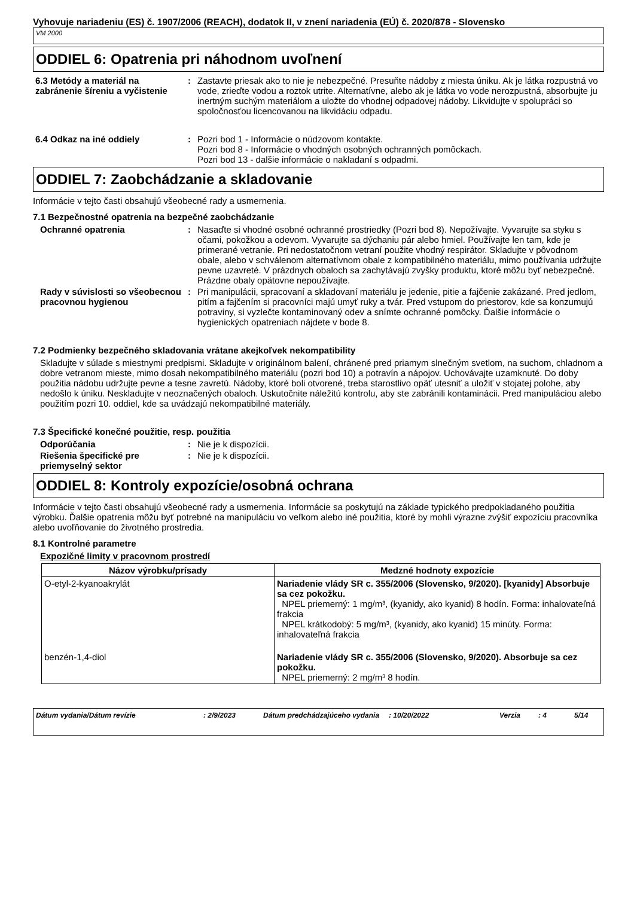Vyhovuje nariadeniu (ES) č. 1907/2006 (REACH), dodatok II, v znení nariadenia (EÚ) č. 2020/878 - Slovensko
VM 2000
ODDIEL 6: Opatrenia pri náhodnom uvoľnení
6.3 Metódy a materiál na zabránenie šíreniu a vyčistenie
: Zastavte priesak ako to nie je nebezpečné. Presuňte nádoby z miesta úniku. Ak je látka rozpustná vo vode, zrieďte vodou a roztok utrite. Alternatívne, alebo ak je látka vo vode nerozpustná, absorbujte ju inertným suchým materiálom a uložte do vhodnej odpadovej nádoby. Likvidujte v spolupráci so spoločnosťou licencovanou na likvidáciu odpadu.
6.4 Odkaz na iné oddiely : Pozri bod 1 - Informácie o núdzovom kontakte.
Pozri bod 8 - Informácie o vhodných osobných ochranných pomôckach.
Pozri bod 13 - dalšie informácie o nakladaní s odpadmi.
ODDIEL 7: Zaobchádzanie a skladovanie
Informácie v tejto časti obsahujú všeobecné rady a usmernenia.
7.1 Bezpečnostné opatrenia na bezpečné zaobchádzanie
Ochranné opatrenia : Nasaďte si vhodné osobné ochranné prostriedky (Pozri bod 8). Nepožívajte. Vyvarujte sa styku s očami, pokožkou a odevom. Vyvarujte sa dýchaniu pár alebo hmiel. Používajte len tam, kde je primerané vetranie. Pri nedostatočnom vetraní použite vhodný respirátor. Skladujte v pôvodnom obale, alebo v schválenom alternatívnom obale z kompatibilného materiálu, mimo používania udržujte pevne uzavreté. V prázdnych obaloch sa zachytávajú zvyšky produktu, ktoré môžu byť nebezpečné. Prázdne obaly opätovne nepoužívajte.
Rady v súvislosti so všeobecnou pracovnou hygienou
: Pri manipulácii, spracovaní a skladovaní materiálu je jedenie, pitie a fajčenie zakázané. Pred jedlom, pitím a fajčením si pracovníci majú umyť ruky a tvár. Pred vstupom do priestorov, kde sa konzumujú potraviny, si vyzlečte kontaminovaný odev a snímte ochranné pomôcky. Ďalšie informácie o hygienických opatreniach nájdete v bode 8.
7.2 Podmienky bezpečného skladovania vrátane akejkoľvek nekompatibility
Skladujte v súlade s miestnymi predpismi. Skladujte v originálnom balení, chránené pred priamym slnečným svetlom, na suchom, chladnom a dobre vetranom mieste, mimo dosah nekompatibilného materiálu (pozri bod 10) a potravín a nápojov. Uchovávajte uzamknuté. Do doby použitia nádobu udržujte pevne a tesne zavretú. Nádoby, ktoré boli otvorené, treba starostlivo opäť utesniť a uložiť v stojatej polohe, aby nedošlo k úniku. Neskladujte v neoznačených obaloch. Uskutočnite náležitú kontrolu, aby ste zabránili kontaminácii. Pred manipuláciou alebo použitím pozri 10. oddiel, kde sa uvádzajú nekompatibilné materiály.
7.3 Špecifické konečné použitie, resp. použitia
Odporúčania : Nie je k dispozícii.
Riešenia špecifické pre priemyselný sektor
: Nie je k dispozícii.
ODDIEL 8: Kontroly expozície/osobná ochrana
Informácie v tejto časti obsahujú všeobecné rady a usmernenia. Informácie sa poskytujú na základe typického predpokladaného použitia výrobku. Ďalšie opatrenia môžu byť potrebné na manipuláciu vo veľkom alebo iné použitia, ktoré by mohli výrazne zvýšiť expozíciu pracovníka alebo uvoľňovanie do životného prostredia.
8.1 Kontrolné parametre
Expozičné limity v pracovnom prostredí
| Názov výrobku/prísady | Medzné hodnoty expozície |
| --- | --- |
| O-etyl-2-kyanoakrylát | Nariadenie vlády SR c. 355/2006 (Slovensko, 9/2020). [kyanidy] Absorbuje sa cez pokožku. NPEL priemerný: 1 mg/m³, (kyanidy, ako kyanid) 8 hodín. Forma: inhalovateľná frakcia NPEL krátkodobý: 5 mg/m³, (kyanidy, ako kyanid) 15 minúty. Forma: inhalovateľná frakcia |
| benzén-1,4-diol | Nariadenie vlády SR c. 355/2006 (Slovensko, 9/2020). Absorbuje sa cez pokožku. NPEL priemerný: 2 mg/m³ 8 hodín. |
Dátum vydania/Dátum revízie: 2/9/2023 Dátum predchádzajúceho vydania: 10/20/2022 Verzia: 4 5/14